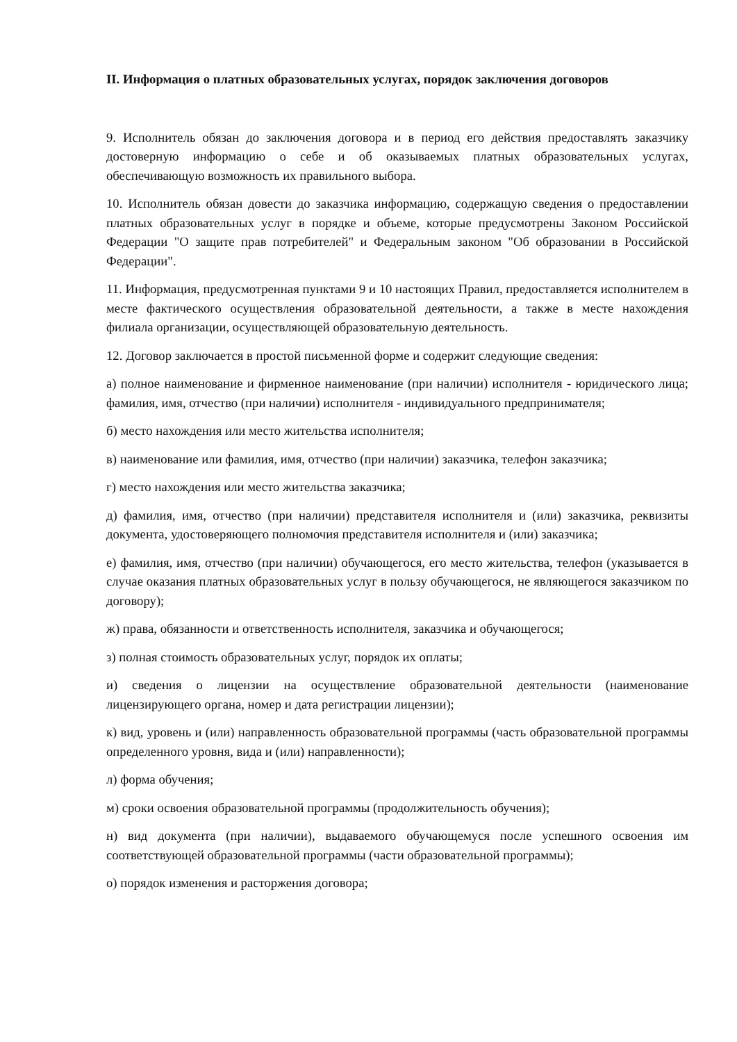II. Информация о платных образовательных услугах, порядок заключения договоров
9. Исполнитель обязан до заключения договора и в период его действия предоставлять заказчику достоверную информацию о себе и об оказываемых платных образовательных услугах, обеспечивающую возможность их правильного выбора.
10. Исполнитель обязан довести до заказчика информацию, содержащую сведения о предоставлении платных образовательных услуг в порядке и объеме, которые предусмотрены Законом Российской Федерации "О защите прав потребителей" и Федеральным законом "Об образовании в Российской Федерации".
11. Информация, предусмотренная пунктами 9 и 10 настоящих Правил, предоставляется исполнителем в месте фактического осуществления образовательной деятельности, а также в месте нахождения филиала организации, осуществляющей образовательную деятельность.
12. Договор заключается в простой письменной форме и содержит следующие сведения:
а) полное наименование и фирменное наименование (при наличии) исполнителя - юридического лица; фамилия, имя, отчество (при наличии) исполнителя - индивидуального предпринимателя;
б) место нахождения или место жительства исполнителя;
в) наименование или фамилия, имя, отчество (при наличии) заказчика, телефон заказчика;
г) место нахождения или место жительства заказчика;
д) фамилия, имя, отчество (при наличии) представителя исполнителя и (или) заказчика, реквизиты документа, удостоверяющего полномочия представителя исполнителя и (или) заказчика;
е) фамилия, имя, отчество (при наличии) обучающегося, его место жительства, телефон (указывается в случае оказания платных образовательных услуг в пользу обучающегося, не являющегося заказчиком по договору);
ж) права, обязанности и ответственность исполнителя, заказчика и обучающегося;
з) полная стоимость образовательных услуг, порядок их оплаты;
и) сведения о лицензии на осуществление образовательной деятельности (наименование лицензирующего органа, номер и дата регистрации лицензии);
к) вид, уровень и (или) направленность образовательной программы (часть образовательной программы определенного уровня, вида и (или) направленности);
л) форма обучения;
м) сроки освоения образовательной программы (продолжительность обучения);
н) вид документа (при наличии), выдаваемого обучающемуся после успешного освоения им соответствующей образовательной программы (части образовательной программы);
о) порядок изменения и расторжения договора;